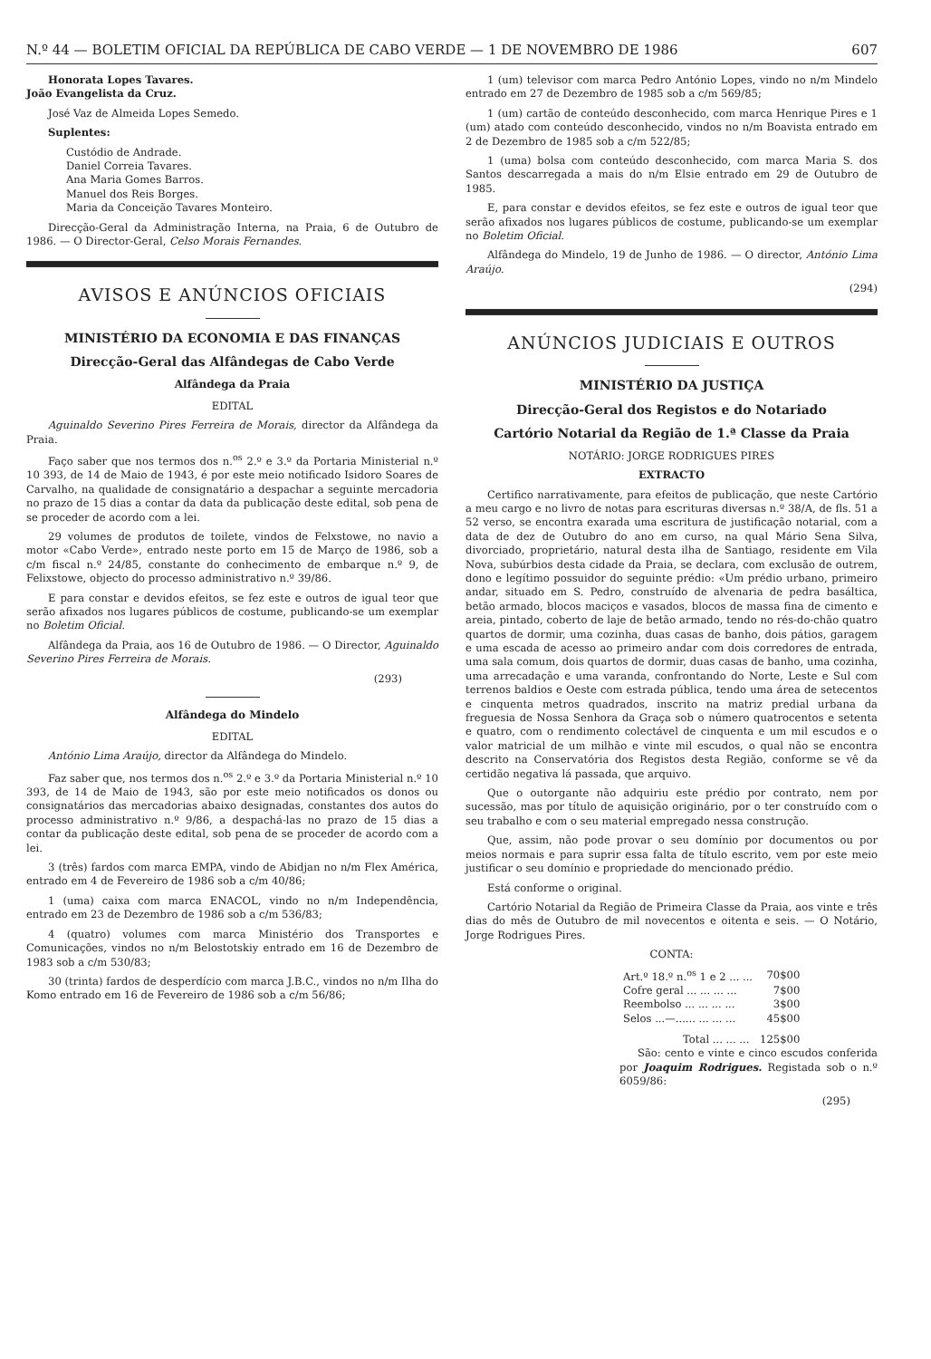N.º 44 — BOLETIM OFICIAL DA REPÚBLICA DE CABO VERDE — 1 DE NOVEMBRO DE 1986 607
Honorata Lopes Tavares.
João Evangelista da Cruz.
José Vaz de Almeida Lopes Semedo.
Suplentes:
Custódio de Andrade.
Daniel Correia Tavares.
Ana Maria Gomes Barros.
Manuel dos Reis Borges.
Maria da Conceição Tavares Monteiro.
Direcção-Geral da Administração Interna, na Praia, 6 de Outubro de 1986. — O Director-Geral, Celso Morais Fernandes.
AVISOS E ANÚNCIOS OFICIAIS
MINISTÉRIO DA ECONOMIA E DAS FINANÇAS
Direcção-Geral das Alfândegas de Cabo Verde
Alfândega da Praia
EDITAL
Aguinaldo Severino Pires Ferreira de Morais, director da Alfândega da Praia.
Faço saber que nos termos dos n.<sup>os</sup> 2.º e 3.º da Portaria Ministerial n.º 10 393, de 14 de Maio de 1943, é por este meio notificado Isidoro Soares de Carvalho, na qualidade de consignatário a despachar a seguinte mercadoria no prazo de 15 dias a contar da data da publicação deste edital, sob pena de se proceder de acordo com a lei.
29 volumes de produtos de toilete, vindos de Felxstowe, no navio a motor «Cabo Verde», entrado neste porto em 15 de Março de 1986, sob a c/m fiscal n.º 24/85, constante do conhecimento de embarque n.º 9, de Felixstowe, objecto do processo administrativo n.º 39/86.
E para constar e devidos efeitos, se fez este e outros de igual teor que serão afixados nos lugares públicos de costume, publicando-se um exemplar no Boletim Oficial.
Alfândega da Praia, aos 16 de Outubro de 1986. — O Director, Aguinaldo Severino Pires Ferreira de Morais.
(293)
Alfândega do Mindelo
EDITAL
António Lima Araújo, director da Alfândega do Mindelo.
Faz saber que, nos termos dos n.<sup>os</sup> 2.º e 3.º da Portaria Ministerial n.º 10 393, de 14 de Maio de 1943, são por este meio notificados os donos ou consignatários das mercadorias abaixo designadas, constantes dos autos do processo administrativo n.º 9/86, a despachá-las no prazo de 15 dias a contar da publicação deste edital, sob pena de se proceder de acordo com a lei.
3 (três) fardos com marca EMPA, vindo de Abidjan no n/m Flex América, entrado em 4 de Fevereiro de 1986 sob a c/m 40/86;
1 (uma) caixa com marca ENACOL, vindo no n/m Independência, entrado em 23 de Dezembro de 1986 sob a c/m 536/83;
4 (quatro) volumes com marca Ministério dos Transportes e Comunicações, vindos no n/m Belostotskiy entrado em 16 de Dezembro de 1983 sob a c/m 530/83;
30 (trinta) fardos de desperdício com marca J.B.C., vindos no n/m Ilha do Komo entrado em 16 de Fevereiro de 1986 sob a c/m 56/86;
1 (um) televisor com marca Pedro António Lopes, vindo no n/m Mindelo entrado em 27 de Dezembro de 1985 sob a c/m 569/85;
1 (um) cartão de conteúdo desconhecido, com marca Henrique Pires e 1 (um) atado com conteúdo desconhecido, vindos no n/m Boavista entrado em 2 de Dezembro de 1985 sob a c/m 522/85;
1 (uma) bolsa com conteúdo desconhecido, com marca Maria S. dos Santos descarregada a mais do n/m Elsie entrado em 29 de Outubro de 1985.
E, para constar e devidos efeitos, se fez este e outros de igual teor que serão afixados nos lugares públicos de costume, publicando-se um exemplar no Boletim Oficial.
Alfândega do Mindelo, 19 de Junho de 1986. — O director, António Lima Araújo.
(294)
ANÚNCIOS JUDICIAIS E OUTROS
MINISTÉRIO DA JUSTIÇA
Direcção-Geral dos Registos e do Notariado
Cartório Notarial da Região de 1.ª Classe da Praia
NOTÁRIO: JORGE RODRIGUES PIRES
EXTRACTO
Certifico narrativamente, para efeitos de publicação, que neste Cartório a meu cargo e no livro de notas para escrituras diversas n.º 38/A, de fls. 51 a 52 verso, se encontra exarada uma escritura de justificação notarial, com a data de dez de Outubro do ano em curso, na qual Mário Sena Silva, divorciado, proprietário, natural desta ilha de Santiago, residente em Vila Nova, subúrbios desta cidade da Praia, se declara, com exclusão de outrem, dono e legítimo possuidor do seguinte prédio: «Um prédio urbano, primeiro andar, situado em S. Pedro, construído de alvenaria de pedra basáltica, betão armado, blocos maciços e vasados, blocos de massa fina de cimento e areia, pintado, coberto de laje de betão armado, tendo no rés-do-chão quatro quartos de dormir, uma cozinha, duas casas de banho, dois pátios, garagem e uma escada de acesso ao primeiro andar com dois corredores de entrada, uma sala comum, dois quartos de dormir, duas casas de banho, uma cozinha, uma arrecadação e uma varanda, confrontando do Norte, Leste e Sul com terrenos baldios e Oeste com estrada pública, tendo uma área de setecentos e cinquenta metros quadrados, inscrito na matriz predial urbana da freguesia de Nossa Senhora da Graça sob o número quatrocentos e setenta e quatro, com o rendimento colectável de cinquenta e um mil escudos e o valor matricial de um milhão e vinte mil escudos, o qual não se encontra descrito na Conservatória dos Registos desta Região, conforme se vê da certidão negativa lá passada, que arquivo.
Que o outorgante não adquiriu este prédio por contrato, nem por sucessão, mas por título de aquisição originário, por o ter construído com o seu trabalho e com o seu material empregado nessa construção.
Que, assim, não pode provar o seu domínio por documentos ou por meios normais e para suprir essa falta de título escrito, vem por este meio justificar o seu domínio e propriedade do mencionado prédio.
Está conforme o original.
Cartório Notarial da Região de Primeira Classe da Praia, aos vinte e três dias do mês de Outubro de mil novecentos e oitenta e seis. — O Notário, Jorge Rodrigues Pires.
CONTA:
| Art.º 18.º n.<sup>os</sup> 1 e 2 ... ... | 70$00 |
| Cofre geral ... ... ... ... | 7$00 |
| Reembolso ... ... ... ... | 3$00 |
| Selos ...—...... ... ... ... | 45$00 |
| Total ... ... ... | 125$00 |
São: cento e vinte e cinco escudos conferida por Joaquim Rodrigues. Registada sob o n.º 6059/86:
(295)